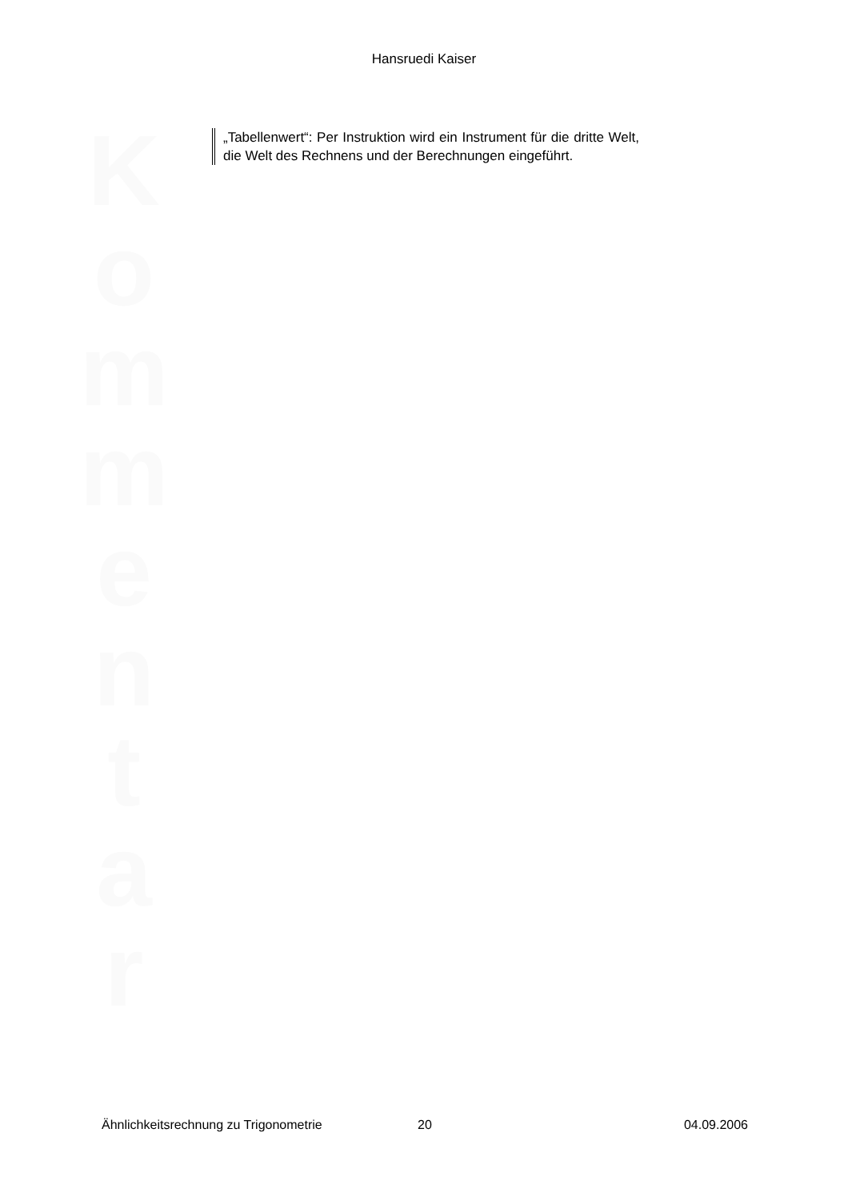Hansruedi Kaiser
K
o
m
m
e
n
t
a
r
„Tabellenwert“: Per Instruktion wird ein Instrument für die dritte Welt, die Welt des Rechnens und der Berechnungen eingeführt.
Ähnlichkeitsrechnung zu Trigonometrie 20 04.09.2006